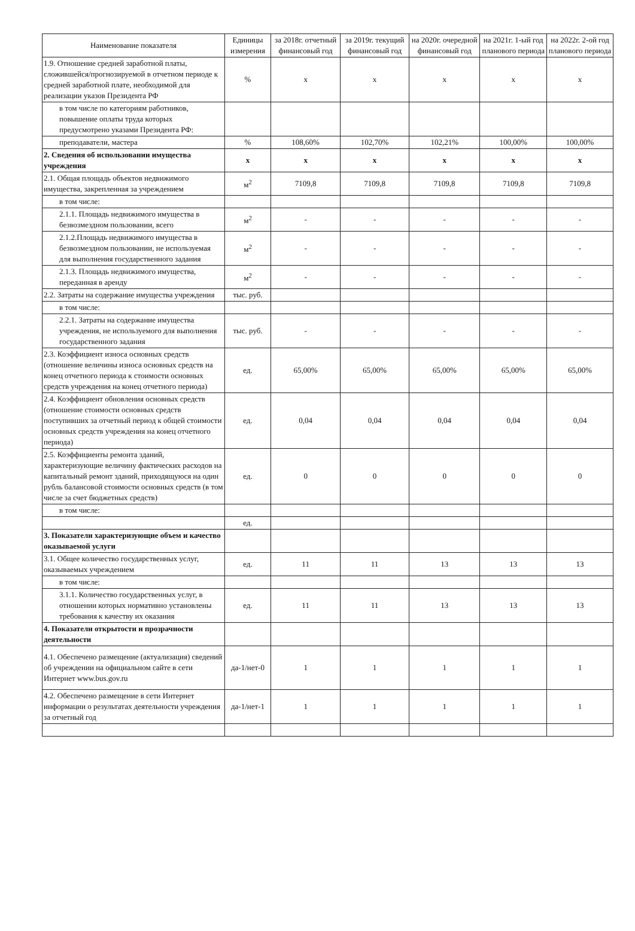| Наименование показателя | Единицы измерения | за 2018г. отчетный финансовый год | за 2019г. текущий финансовый год | на 2020г. очередной финансовый год | на 2021г. 1-ый год планового периода | на 2022г. 2-ой год планового периода |
| --- | --- | --- | --- | --- | --- | --- |
| 1.9. Отношение средней заработной платы, сложившейся/прогнозируемой в отчетном периоде к средней заработной плате, необходимой для реализации указов Президента РФ | % | х | х | х | х | х |
| в том числе по категориям работников, повышение оплаты труда которых предусмотрено указами Президента РФ: | | | | | | |
| преподаватели, мастера | % | 108,60% | 102,70% | 102,21% | 100,00% | 100,00% |
| 2. Сведения об использовании имущества учреждения | х | х | х | х | х | х |
| 2.1. Общая площадь объектов недвижимого имущества, закрепленная за учреждением | м<sup>2</sup> | 7109,8 | 7109,8 | 7109,8 | 7109,8 | 7109,8 |
| в том числе: | | | | | | |
| 2.1.1. Площадь недвижимого имущества в безвозмездном пользовании, всего | м<sup>2</sup> | - | - | - | - | - |
| 2.1.2.Площадь недвижимого имущества в безвозмездном пользовании, не используемая для выполнения государственного задания | м<sup>2</sup> | - | - | - | - | - |
| 2.1.3. Площадь недвижимого имущества, переданная в аренду | м<sup>2</sup> | - | - | - | - | - |
| 2.2. Затраты на содержание имущества учреждения | тыс. руб. | | | | | |
| в том числе: | | | | | | |
| 2.2.1. Затраты на содержание имущества учреждения, не используемого для выполнения государственного задания | тыс. руб. | - | - | - | - | - |
| 2.3. Коэффициент износа основных средств (отношение величины износа основных средств на конец отчетного периода к стоимости основных средств учреждения на конец отчетного периода) | ед. | 65,00% | 65,00% | 65,00% | 65,00% | 65,00% |
| 2.4. Коэффициент обновления основных средств (отношение стоимости основных средств поступивших за отчетный период к общей стоимости основных средств учреждения на конец отчетного периода) | ед. | 0,04 | 0,04 | 0,04 | 0,04 | 0,04 |
| 2.5. Коэффициенты ремонта зданий, характеризующие величину фактических расходов на капитальный ремонт зданий, приходящуюся на один рубль балансовой стоимости основных средств (в том числе за счет бюджетных средств) | ед. | 0 | 0 | 0 | 0 | 0 |
| в том числе: | | | | | | |
| | ед. | | | | | |
| 3. Показатели характеризующие объем и качество оказываемой услуги | | | | | | |
| 3.1. Общее количество государственных услуг, оказываемых учреждением | ед. | 11 | 11 | 13 | 13 | 13 |
| в том числе: | | | | | | |
| 3.1.1. Количество государственных услуг, в отношении которых нормативно установлены требования к качеству их оказания | ед. | 11 | 11 | 13 | 13 | 13 |
| 4. Показатели открытости и прозрачности деятельности | | | | | | |
| 4.1. Обеспечено размещение (актуализация) сведений об учреждении на официальном сайте в сети Интернет www.bus.gov.ru | да-1/нет-0 | 1 | 1 | 1 | 1 | 1 |
| 4.2. Обеспечено размещение в сети Интернет информации о результатах деятельности учреждения за отчетный год | да-1/нет-1 | 1 | 1 | 1 | 1 | 1 |